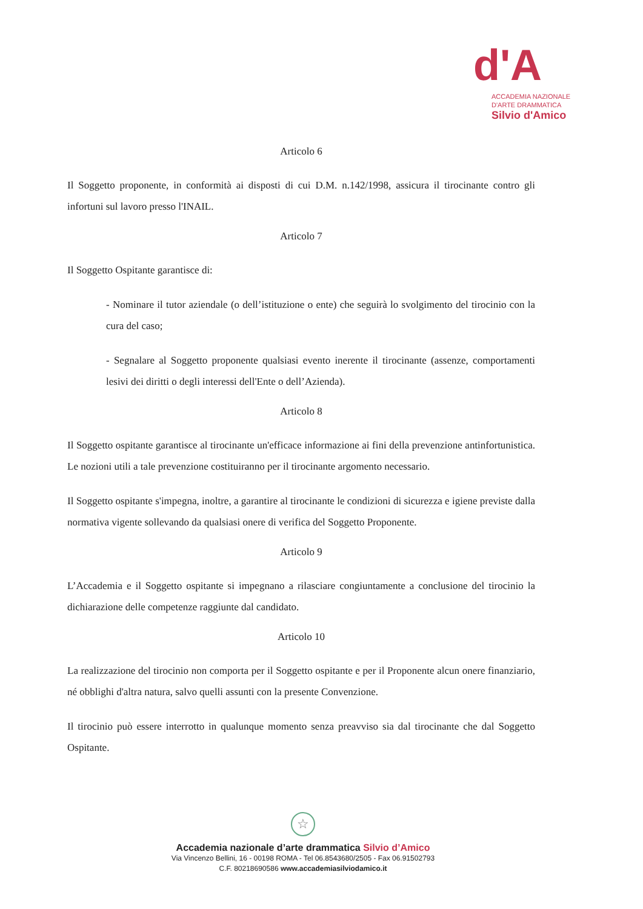d'A
ACCADEMIA NAZIONALE
D'ARTE DRAMMATICA
Silvio d'Amico
Articolo 6
Il Soggetto proponente, in conformità ai disposti di cui D.M. n.142/1998, assicura il tirocinante contro gli infortuni sul lavoro presso l'INAIL.
Articolo 7
Il Soggetto Ospitante garantisce di:
- Nominare il tutor aziendale (o dell’istituzione o ente) che seguirà lo svolgimento del tirocinio con la cura del caso;
- Segnalare al Soggetto proponente qualsiasi evento inerente il tirocinante (assenze, comportamenti lesivi dei diritti o degli interessi dell'Ente o dell’Azienda).
Articolo 8
Il Soggetto ospitante garantisce al tirocinante un'efficace informazione ai fini della prevenzione antinfortunistica. Le nozioni utili a tale prevenzione costituiranno per il tirocinante argomento necessario.
Il Soggetto ospitante s'impegna, inoltre, a garantire al tirocinante le condizioni di sicurezza e igiene previste dalla normativa vigente sollevando da qualsiasi onere di verifica del Soggetto Proponente.
Articolo 9
L’Accademia e il Soggetto ospitante si impegnano a rilasciare congiuntamente a conclusione del tirocinio la dichiarazione delle competenze raggiunte dal candidato.
Articolo 10
La realizzazione del tirocinio non comporta per il Soggetto ospitante e per il Proponente alcun onere finanziario, né obblighi d'altra natura, salvo quelli assunti con la presente Convenzione.
Il tirocinio può essere interrotto in qualunque momento senza preavviso sia dal tirocinante che dal Soggetto Ospitante.
☆
Accademia nazionale d’arte drammatica Silvio d’Amico
Via Vincenzo Bellini, 16 - 00198 ROMA - Tel 06.8543680/2505 - Fax 06.91502793
C.F. 80218690586 www.accademiasilviodamico.it